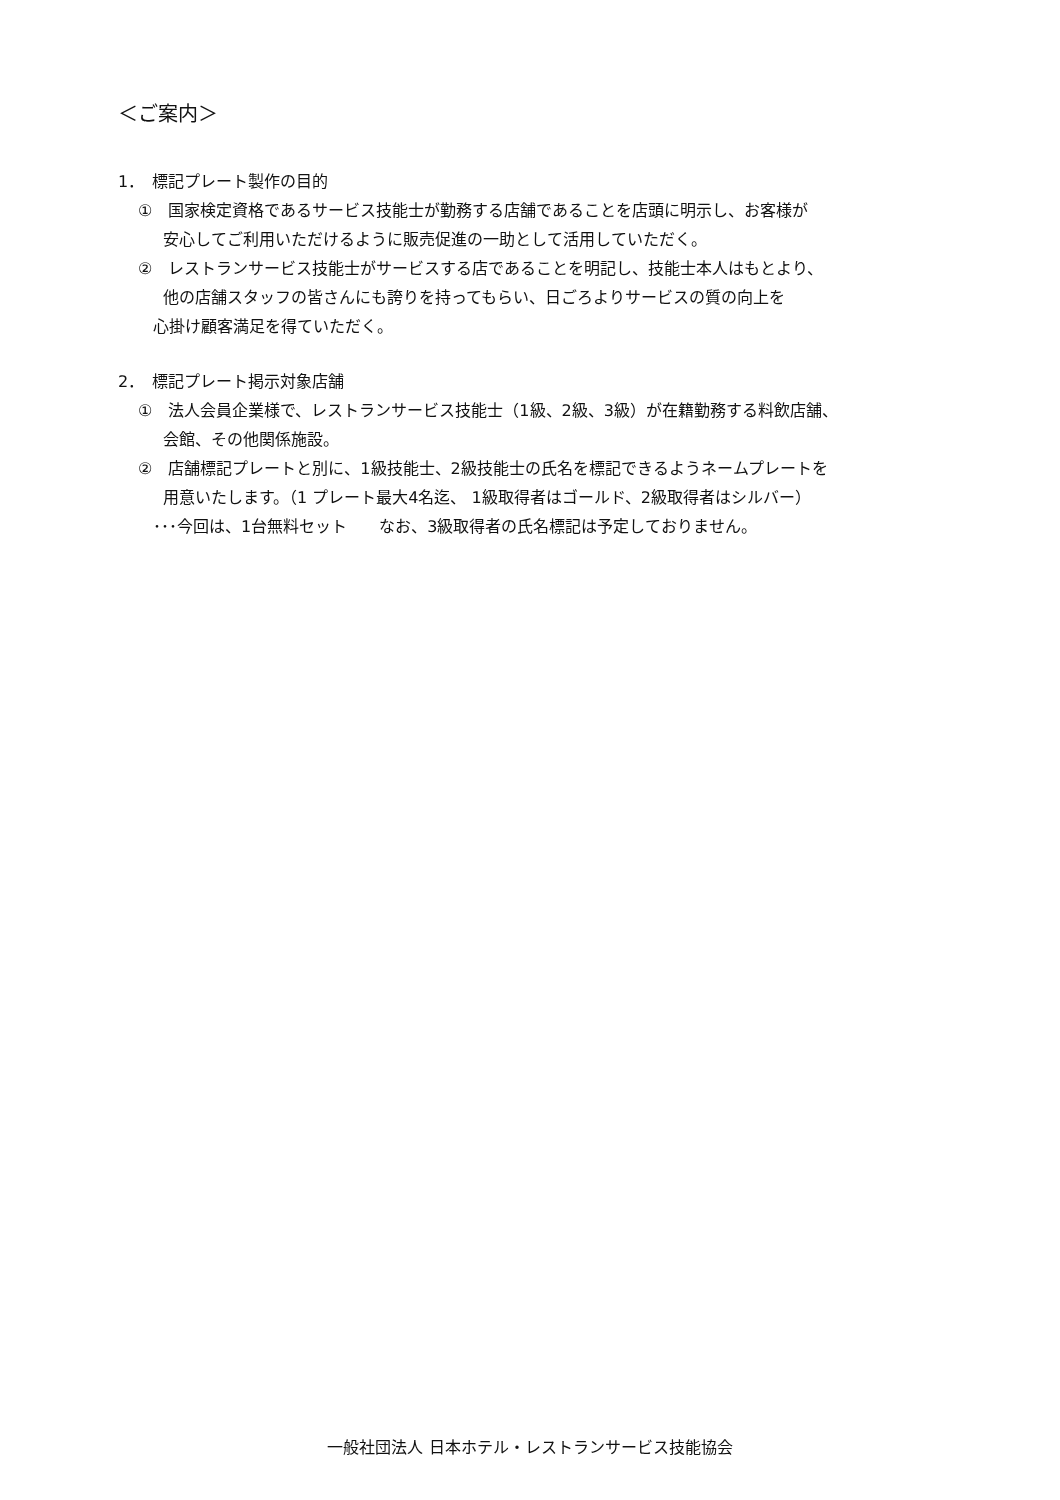＜ご案内＞
1．　標記プレート製作の目的
①　国家検定資格であるサービス技能士が勤務する店舗であることを店頭に明示し、お客様が
安心してご利用いただけるように販売促進の一助として活用していただく。
②　レストランサービス技能士がサービスする店であることを明記し、技能士本人はもとより、
他の店舗スタッフの皆さんにも誇りを持ってもらい、日ごろよりサービスの質の向上を
心掛け顧客満足を得ていただく。
2．　標記プレート掲示対象店舗
①　法人会員企業様で、レストランサービス技能士（1級、2級、3級）が在籍勤務する料飲店舗、
会館、その他関係施設。
②　店舗標記プレートと別に、1級技能士、2級技能士の氏名を標記できるようネームプレートを
用意いたします。（1 プレート最大4名迄、 1級取得者はゴールド、2級取得者はシルバー）
･･･今回は、1台無料セット　　なお、3級取得者の氏名標記は予定しておりません。
一般社団法人 日本ホテル・レストランサービス技能協会